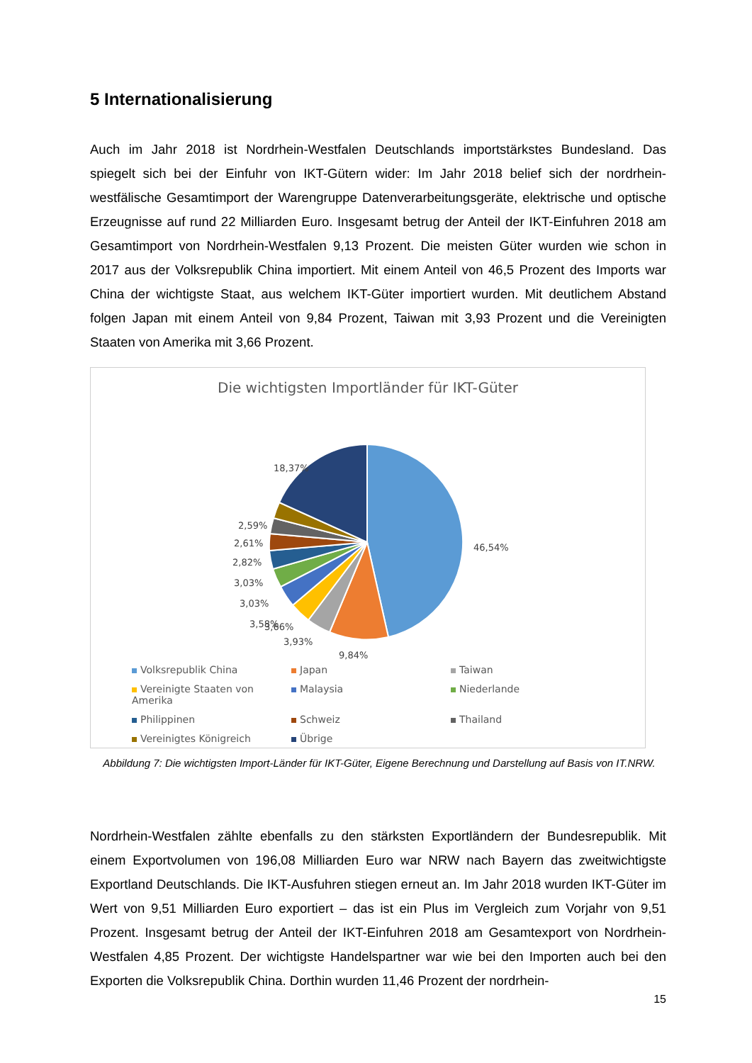5 Internationalisierung
Auch im Jahr 2018 ist Nordrhein-Westfalen Deutschlands importstärkstes Bundesland. Das spiegelt sich bei der Einfuhr von IKT-Gütern wider: Im Jahr 2018 belief sich der nordrhein-westfälische Gesamtimport der Warengruppe Datenverarbeitungsgeräte, elektrische und optische Erzeugnisse auf rund 22 Milliarden Euro. Insgesamt betrug der Anteil der IKT-Einfuhren 2018 am Gesamtimport von Nordrhein-Westfalen 9,13 Prozent. Die meisten Güter wurden wie schon in 2017 aus der Volksrepublik China importiert. Mit einem Anteil von 46,5 Prozent des Imports war China der wichtigste Staat, aus welchem IKT-Güter importiert wurden. Mit deutlichem Abstand folgen Japan mit einem Anteil von 9,84 Prozent, Taiwan mit 3,93 Prozent und die Vereinigten Staaten von Amerika mit 3,66 Prozent.
Die wichtigsten Importländer für IKT-Güter
18,37%
46,54%
2,59%
2,61%
2,82%
3,03%
3,03%
3,58%
3,66%
3,93%
9,84%
Volksrepublik China Japan Taiwan Vereinigte Staaten von Amerika Malaysia Niederlande Philippinen Schweiz Thailand Vereinigtes Königreich Übrige
Abbildung 7: Die wichtigsten Import-Länder für IKT-Güter, Eigene Berechnung und Darstellung auf Basis von IT.NRW.
Nordrhein-Westfalen zählte ebenfalls zu den stärksten Exportländern der Bundesrepublik. Mit einem Exportvolumen von 196,08 Milliarden Euro war NRW nach Bayern das zweitwichtigste Exportland Deutschlands. Die IKT-Ausfuhren stiegen erneut an. Im Jahr 2018 wurden IKT-Güter im Wert von 9,51 Milliarden Euro exportiert – das ist ein Plus im Vergleich zum Vorjahr von 9,51 Prozent. Insgesamt betrug der Anteil der IKT-Einfuhren 2018 am Gesamtexport von Nordrhein-Westfalen 4,85 Prozent. Der wichtigste Handelspartner war wie bei den Importen auch bei den Exporten die Volksrepublik China. Dorthin wurden 11,46 Prozent der nordrhein-
15